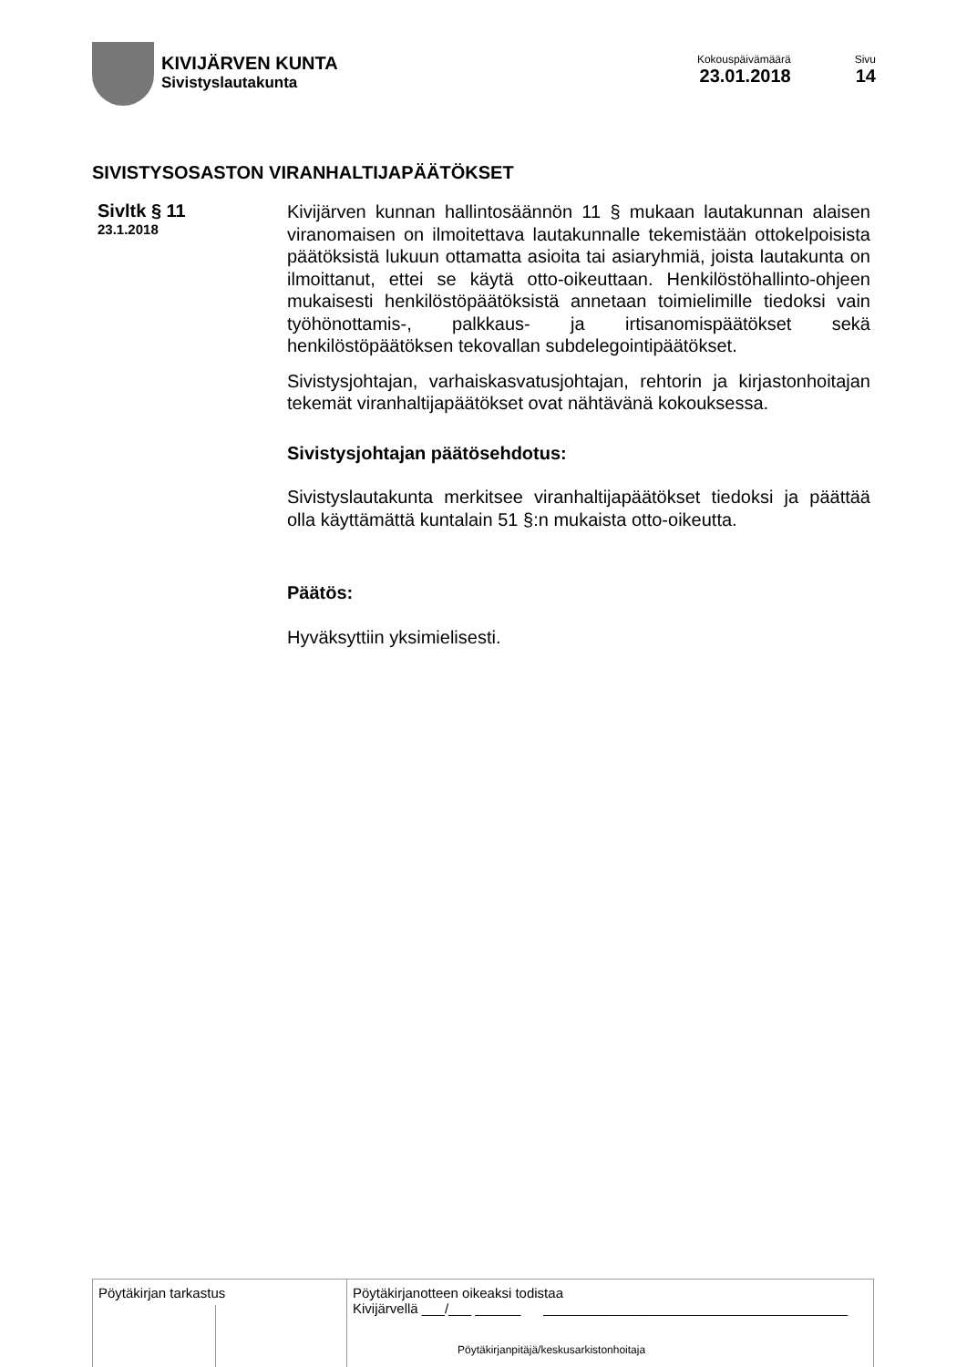KIVIJÄRVEN KUNTA
Sivistyslautakunta
Kokouspäivämäärä
23.01.2018
Sivu
14
SIVISTYSOSASTON VIRANHALTIJAPÄÄTÖKSET
Sivltk § 11
23.1.2018
Kivijärven kunnan hallintosäännön 11 § mukaan lautakunnan alaisen viranomaisen on ilmoitettava lautakunnalle tekemistään ottokelpoisista päätöksistä lukuun ottamatta asioita tai asiaryhmiä, joista lautakunta on ilmoittanut, ettei se käytä otto-oikeuttaan. Henkilöstöhallinto-ohjeen mukaisesti henkilöstöpäätöksistä annetaan toimielimille tiedoksi vain työhönottamis-, palkkaus- ja irtisanomispäätökset sekä henkilöstöpäätöksen tekovallan subdelegointipäätökset.
Sivistysjohtajan, varhaiskasvatusjohtajan, rehtorin ja kirjastonhoitajan tekemät viranhaltijapäätökset ovat nähtävänä kokouksessa.
Sivistysjohtajan päätösehdotus:
Sivistyslautakunta merkitsee viranhaltijapäätökset tiedoksi ja päättää olla käyttämättä kuntalain 51 §:n mukaista otto-oikeutta.
Päätös:
Hyväksyttiin yksimielisesti.
Pöytäkirjan tarkastus Pöytäkirjanotteen oikeaksi todistaa
Kivijärvellä ___/___ ______ ________________________________________
Pöytäkirjanpitäjä/keskusarkistonhoitaja